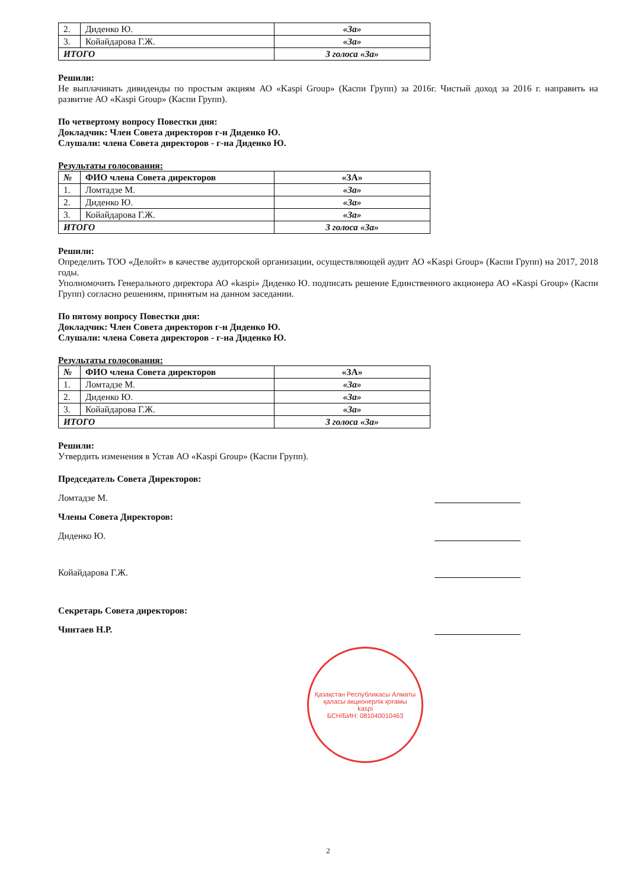| 2. | Диденко Ю. | «За» |
| 3. | Койайдарова Г.Ж. | «За» |
| ИТОГО | | 3 голоса «За» |
Решили:
Не выплачивать дивиденды по простым акциям АО «Kaspi Group» (Каспи Групп) за 2016г. Чистый доход за 2016 г. направить на развитие АО «Kaspi Group» (Каспи Групп).
По четвертому вопросу Повестки дня:
Докладчик: Член Совета директоров г-н Диденко Ю.
Слушали: члена Совета директоров - г-на Диденко Ю.
Результаты голосования:
| № | ФИО члена Совета директоров | «ЗА» |
| --- | --- | --- |
| 1. | Ломтадзе М. | «За» |
| 2. | Диденко Ю. | «За» |
| 3. | Койайдарова Г.Ж. | «За» |
| ИТОГО | | 3 голоса «За» |
Решили:
Определить ТОО «Делойт» в качестве аудиторской организации, осуществляющей аудит АО «Kaspi Group» (Каспи Групп) на 2017, 2018 годы.
Уполномочить Генерального директора АО «kaspi» Диденко Ю. подписать решение Единственного акционера АО «Kaspi Group» (Каспи Групп) согласно решениям, принятым на данном заседании.
По пятому вопросу Повестки дня:
Докладчик: Член Совета директоров г-н Диденко Ю.
Слушали: члена Совета директоров - г-на Диденко Ю.
Результаты голосования:
| № | ФИО члена Совета директоров | «ЗА» |
| --- | --- | --- |
| 1. | Ломтадзе М. | «За» |
| 2. | Диденко Ю. | «За» |
| 3. | Койайдарова Г.Ж. | «За» |
| ИТОГО | | 3 голоса «За» |
Решили:
Утвердить изменения в Устав АО «Kaspi Group» (Каспи Групп).
Председатель Совета Директоров:
Ломтадзе М.
Члены Совета Директоров:
Диденко Ю.
Койайдарова Г.Ж.
Секретарь Совета директоров:
Чинтаев Н.Р.
Қазақстан Республикасы Алматы қаласы акционерлік қоғамы
kaspi
БСН/БИН: 081040010463
2